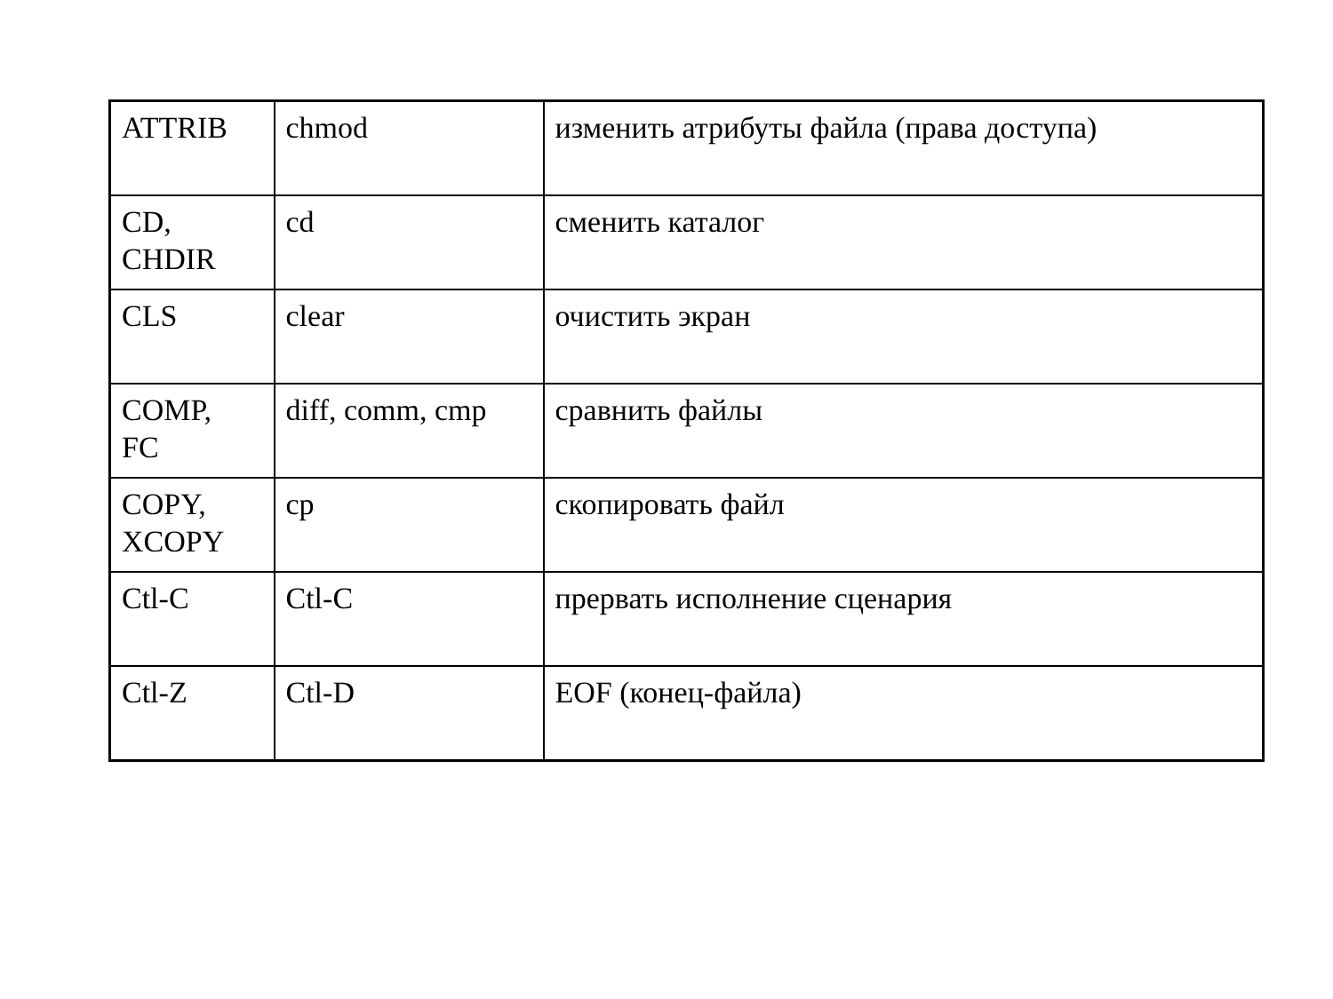| ATTRIB | chmod | изменить атрибуты файла (права доступа) |
| CD, CHDIR | cd | сменить каталог |
| CLS | clear | очистить экран |
| COMP, FC | diff, comm, cmp | сравнить файлы |
| COPY, XCOPY | cp | скопировать файл |
| Ctl-C | Ctl-C | прервать исполнение сценария |
| Ctl-Z | Ctl-D | EOF (конец-файла) |